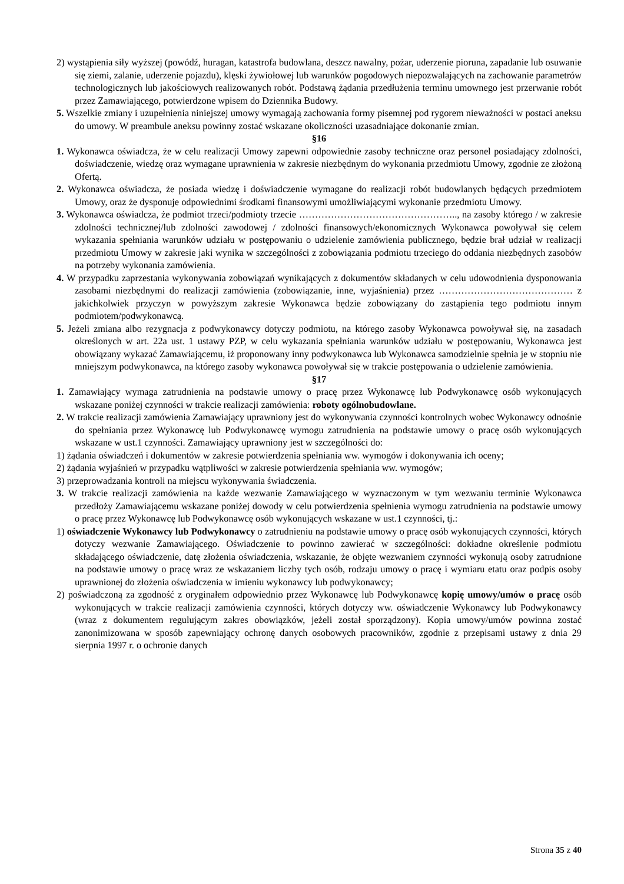2) wystąpienia siły wyższej (powódź, huragan, katastrofa budowlana, deszcz nawalny, pożar, uderzenie pioruna, zapadanie lub osuwanie się ziemi, zalanie, uderzenie pojazdu), klęski żywiołowej lub warunków pogodowych niepozwalających na zachowanie parametrów technologicznych lub jakościowych realizowanych robót. Podstawą żądania przedłużenia terminu umownego jest przerwanie robót przez Zamawiającego, potwierdzone wpisem do Dziennika Budowy.
5. Wszelkie zmiany i uzupełnienia niniejszej umowy wymagają zachowania formy pisemnej pod rygorem nieważności w postaci aneksu do umowy. W preambule aneksu powinny zostać wskazane okoliczności uzasadniające dokonanie zmian.
§16
1. Wykonawca oświadcza, że w celu realizacji Umowy zapewni odpowiednie zasoby techniczne oraz personel posiadający zdolności, doświadczenie, wiedzę oraz wymagane uprawnienia w zakresie niezbędnym do wykonania przedmiotu Umowy, zgodnie ze złożoną Ofertą.
2. Wykonawca oświadcza, że posiada wiedzę i doświadczenie wymagane do realizacji robót budowlanych będących przedmiotem Umowy, oraz że dysponuje odpowiednimi środkami finansowymi umożliwiającymi wykonanie przedmiotu Umowy.
3. Wykonawca oświadcza, że podmiot trzeci/podmioty trzecie ………………………………………….., na zasoby którego / w zakresie zdolności technicznej/lub zdolności zawodowej / zdolności finansowych/ekonomicznych Wykonawca powoływał się celem wykazania spełniania warunków udziału w postępowaniu o udzielenie zamówienia publicznego, będzie brał udział w realizacji przedmiotu Umowy w zakresie jaki wynika w szczególności z zobowiązania podmiotu trzeciego do oddania niezbędnych zasobów na potrzeby wykonania zamówienia.
4. W przypadku zaprzestania wykonywania zobowiązań wynikających z dokumentów składanych w celu udowodnienia dysponowania zasobami niezbędnymi do realizacji zamówienia (zobowiązanie, inne, wyjaśnienia) przez …………………………………… z jakichkolwiek przyczyn w powyższym zakresie Wykonawca będzie zobowiązany do zastąpienia tego podmiotu innym podmiotem/podwykonawcą.
5. Jeżeli zmiana albo rezygnacja z podwykonawcy dotyczy podmiotu, na którego zasoby Wykonawca powoływał się, na zasadach określonych w art. 22a ust. 1 ustawy PZP, w celu wykazania spełniania warunków udziału w postępowaniu, Wykonawca jest obowiązany wykazać Zamawiającemu, iż proponowany inny podwykonawca lub Wykonawca samodzielnie spełnia je w stopniu nie mniejszym podwykonawca, na którego zasoby wykonawca powoływał się w trakcie postępowania o udzielenie zamówienia.
§17
1. Zamawiający wymaga zatrudnienia na podstawie umowy o pracę przez Wykonawcę lub Podwykonawcę osób wykonujących wskazane poniżej czynności w trakcie realizacji zamówienia: roboty ogólnobudowlane.
2. W trakcie realizacji zamówienia Zamawiający uprawniony jest do wykonywania czynności kontrolnych wobec Wykonawcy odnośnie do spełniania przez Wykonawcę lub Podwykonawcę wymogu zatrudnienia na podstawie umowy o pracę osób wykonujących wskazane w ust.1 czynności. Zamawiający uprawniony jest w szczególności do:
1) żądania oświadczeń i dokumentów w zakresie potwierdzenia spełniania ww. wymogów i dokonywania ich oceny;
2) żądania wyjaśnień w przypadku wątpliwości w zakresie potwierdzenia spełniania ww. wymogów;
3) przeprowadzania kontroli na miejscu wykonywania świadczenia.
3. W trakcie realizacji zamówienia na każde wezwanie Zamawiającego w wyznaczonym w tym wezwaniu terminie Wykonawca przedłoży Zamawiającemu wskazane poniżej dowody w celu potwierdzenia spełnienia wymogu zatrudnienia na podstawie umowy o pracę przez Wykonawcę lub Podwykonawcę osób wykonujących wskazane w ust.1 czynności, tj.:
1) oświadczenie Wykonawcy lub Podwykonawcy o zatrudnieniu na podstawie umowy o pracę osób wykonujących czynności, których dotyczy wezwanie Zamawiającego. Oświadczenie to powinno zawierać w szczególności: dokładne określenie podmiotu składającego oświadczenie, datę złożenia oświadczenia, wskazanie, że objęte wezwaniem czynności wykonują osoby zatrudnione na podstawie umowy o pracę wraz ze wskazaniem liczby tych osób, rodzaju umowy o pracę i wymiaru etatu oraz podpis osoby uprawnionej do złożenia oświadczenia w imieniu wykonawcy lub podwykonawcy;
2) poświadczoną za zgodność z oryginałem odpowiednio przez Wykonawcę lub Podwykonawcę kopię umowy/umów o pracę osób wykonujących w trakcie realizacji zamówienia czynności, których dotyczy ww. oświadczenie Wykonawcy lub Podwykonawcy (wraz z dokumentem regulującym zakres obowiązków, jeżeli został sporządzony). Kopia umowy/umów powinna zostać zanonimizowana w sposób zapewniający ochronę danych osobowych pracowników, zgodnie z przepisami ustawy z dnia 29 sierpnia 1997 r. o ochronie danych
Strona 35 z 40